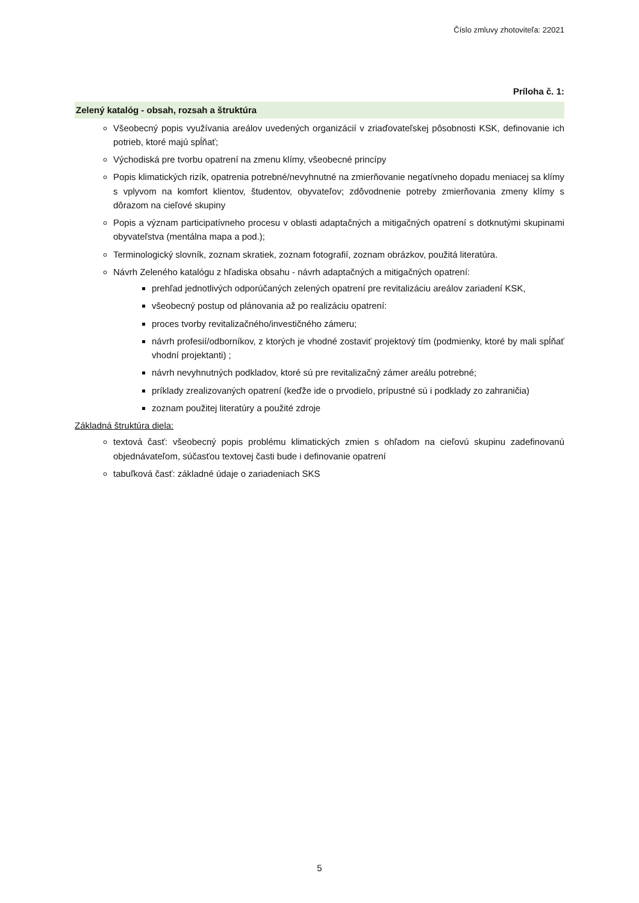Číslo zmluvy zhotoviteľa: 22021
Príloha č. 1:
Zelený katalóg - obsah, rozsah a štruktúra
Všeobecný popis využívania areálov uvedených organizácií v zriaďovateľskej pôsobnosti KSK, definovanie ich potrieb, ktoré majú spĺňať;
Východiská pre tvorbu opatrení na zmenu klímy, všeobecné princípy
Popis klimatických rizík, opatrenia potrebné/nevyhnutné na zmierňovanie negatívneho dopadu meniacej sa klímy s vplyvom na komfort klientov, študentov, obyvateľov; zdôvodnenie potreby zmierňovania zmeny klímy s dôrazom na cieľové skupiny
Popis a význam participatívneho procesu v oblasti adaptačných a mitigačných opatrení s dotknutými skupinami obyvateľstva (mentálna mapa a pod.);
Terminologický slovník, zoznam skratiek, zoznam fotografií, zoznam obrázkov, použitá literatúra.
Návrh Zeleného katalógu z hľadiska obsahu - návrh adaptačných a mitigačných opatrení:
prehľad jednotlivých odporúčaných zelených opatrení pre revitalizáciu areálov zariadení KSK,
všeobecný postup od plánovania až po realizáciu opatrení:
proces tvorby revitalizačného/investičného zámeru;
návrh profesií/odborníkov, z ktorých je vhodné zostaviť projektový tím (podmienky, ktoré by mali spĺňať vhodní projektanti) ;
návrh nevyhnutných podkladov, ktoré sú pre revitalizačný zámer areálu potrebné;
príklady zrealizovaných opatrení (keďže ide o prvodielo, prípustné sú i podklady zo zahraničia)
zoznam použitej literatúry a použité zdroje
Základná štruktúra diela:
textová časť: všeobecný popis problému klimatických zmien s ohľadom na cieľovú skupinu zadefinovanú objednávateľom, súčasťou textovej časti bude i definovanie opatrení
tabuľková časť: základné údaje o zariadeniach SKS
5